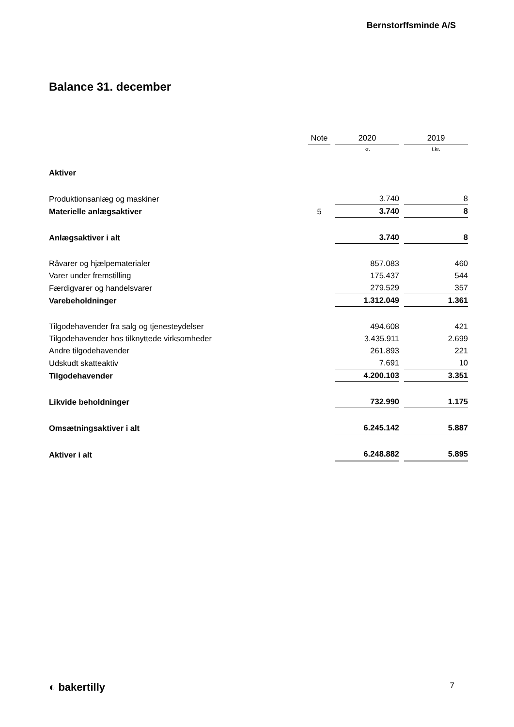Bernstorffsminde A/S
Balance 31. december
| | Note | | 2020 | | 2019 |
| --- | --- | --- | --- | --- | --- |
| | | | kr. | | t.kr. |
| Aktiver | | | | | |
| Produktionsanlæg og maskiner | | | 3.740 | | 8 |
| Materielle anlægsaktiver | 5 | | 3.740 | | 8 |
| Anlægsaktiver i alt | | | 3.740 | | 8 |
| Råvarer og hjælpematerialer | | | 857.083 | | 460 |
| Varer under fremstilling | | | 175.437 | | 544 |
| Færdigvarer og handelsvarer | | | 279.529 | | 357 |
| Varebeholdninger | | | 1.312.049 | | 1.361 |
| Tilgodehavender fra salg og tjenesteydelser | | | 494.608 | | 421 |
| Tilgodehavender hos tilknyttede virksomheder | | | 3.435.911 | | 2.699 |
| Andre tilgodehavender | | | 261.893 | | 221 |
| Udskudt skatteaktiv | | | 7.691 | | 10 |
| Tilgodehavender | | | 4.200.103 | | 3.351 |
| Likvide beholdninger | | | 732.990 | | 1.175 |
| Omsætningsaktiver i alt | | | 6.245.142 | | 5.887 |
| Aktiver i alt | | | 6.248.882 | | 5.895 |
◐ bakertilly 7